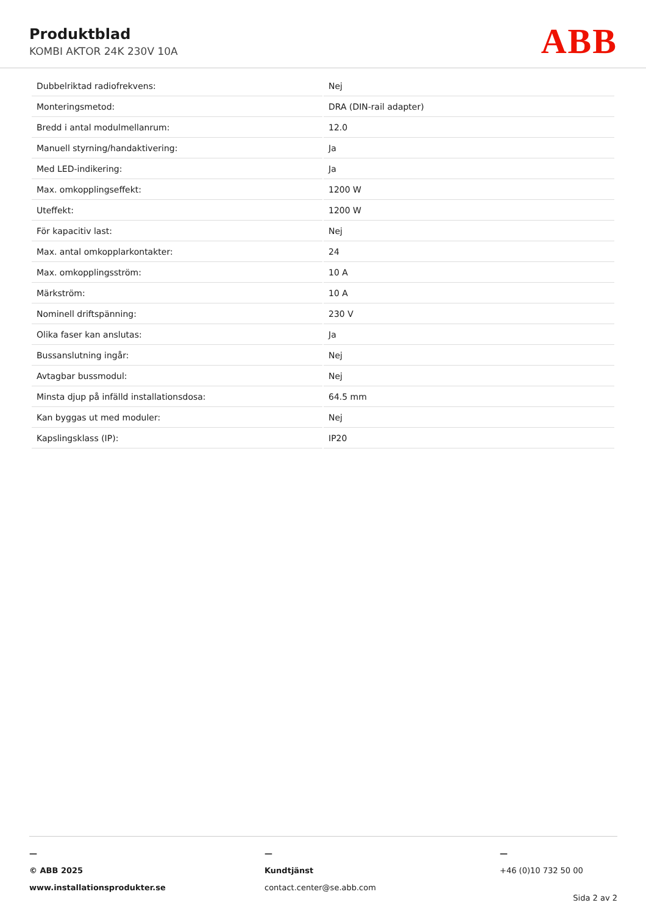Produktblad
KOMBI AKTOR 24K 230V 10A ABB
| Dubbelriktad radiofrekvens: | Nej |
| Monteringsmetod: | DRA (DIN-rail adapter) |
| Bredd i antal modulmellanrum: | 12.0 |
| Manuell styrning/handaktivering: | Ja |
| Med LED-indikering: | Ja |
| Max. omkopplingseffekt: | 1200 W |
| Uteffekt: | 1200 W |
| För kapacitiv last: | Nej |
| Max. antal omkopplarkontakter: | 24 |
| Max. omkopplingsström: | 10 A |
| Märkström: | 10 A |
| Nominell driftspänning: | 230 V |
| Olika faser kan anslutas: | Ja |
| Bussanslutning ingår: | Nej |
| Avtagbar bussmodul: | Nej |
| Minsta djup på infälld installationsdosa: | 64.5 mm |
| Kan byggas ut med moduler: | Nej |
| Kapslingsklass (IP): | IP20 |
—
© ABB 2025
www.installationsprodukter.se
—
Kundtjänst
contact.center@se.abb.com
—
+46 (0)10 732 50 00
Sida 2 av 2